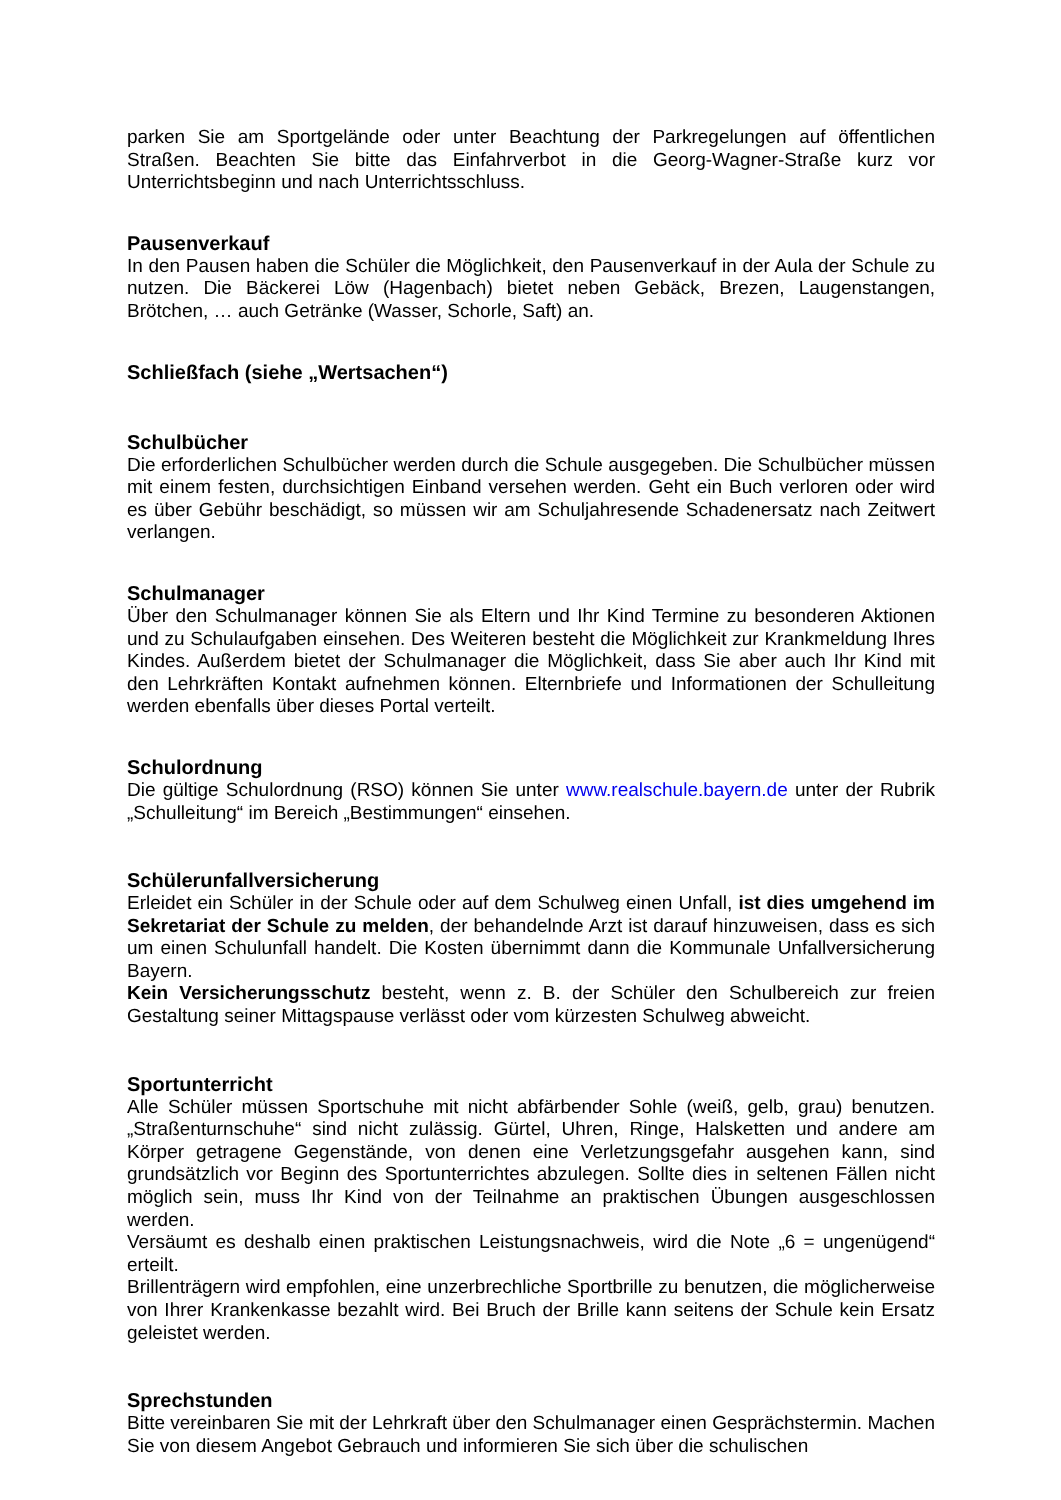parken Sie am Sportgelände oder unter Beachtung der Parkregelungen auf öffentlichen Straßen. Beachten Sie bitte das Einfahrverbot in die Georg-Wagner-Straße kurz vor Unterrichtsbeginn und nach Unterrichtsschluss.
Pausenverkauf
In den Pausen haben die Schüler die Möglichkeit, den Pausenverkauf in der Aula der Schule zu nutzen. Die Bäckerei Löw (Hagenbach) bietet neben Gebäck, Brezen, Laugenstangen, Brötchen, … auch Getränke (Wasser, Schorle, Saft) an.
Schließfach (siehe „Wertsachen“)
Schulbücher
Die erforderlichen Schulbücher werden durch die Schule ausgegeben. Die Schulbücher müssen mit einem festen, durchsichtigen Einband versehen werden. Geht ein Buch verloren oder wird es über Gebühr beschädigt, so müssen wir am Schuljahresende Schadenersatz nach Zeitwert verlangen.
Schulmanager
Über den Schulmanager können Sie als Eltern und Ihr Kind Termine zu besonderen Aktionen und zu Schulaufgaben einsehen. Des Weiteren besteht die Möglichkeit zur Krankmeldung Ihres Kindes. Außerdem bietet der Schulmanager die Möglichkeit, dass Sie aber auch Ihr Kind mit den Lehrkräften Kontakt aufnehmen können. Elternbriefe und Informationen der Schulleitung werden ebenfalls über dieses Portal verteilt.
Schulordnung
Die gültige Schulordnung (RSO) können Sie unter www.realschule.bayern.de unter der Rubrik „Schulleitung“ im Bereich „Bestimmungen“ einsehen.
Schülerunfallversicherung
Erleidet ein Schüler in der Schule oder auf dem Schulweg einen Unfall, ist dies umgehend im Sekretariat der Schule zu melden, der behandelnde Arzt ist darauf hinzuweisen, dass es sich um einen Schulunfall handelt. Die Kosten übernimmt dann die Kommunale Unfallversicherung Bayern.
Kein Versicherungsschutz besteht, wenn z. B. der Schüler den Schulbereich zur freien Gestaltung seiner Mittagspause verlässt oder vom kürzesten Schulweg abweicht.
Sportunterricht
Alle Schüler müssen Sportschuhe mit nicht abfärbender Sohle (weiß, gelb, grau) benutzen. „Straßenturnschuhe“ sind nicht zulässig. Gürtel, Uhren, Ringe, Halsketten und andere am Körper getragene Gegenstände, von denen eine Verletzungsgefahr ausgehen kann, sind grundsätzlich vor Beginn des Sportunterrichtes abzulegen. Sollte dies in seltenen Fällen nicht möglich sein, muss Ihr Kind von der Teilnahme an praktischen Übungen ausgeschlossen werden.
Versäumt es deshalb einen praktischen Leistungsnachweis, wird die Note „6 = ungenügend“ erteilt.
Brillenträgern wird empfohlen, eine unzerbrechliche Sportbrille zu benutzen, die möglicherweise von Ihrer Krankenkasse bezahlt wird. Bei Bruch der Brille kann seitens der Schule kein Ersatz geleistet werden.
Sprechstunden
Bitte vereinbaren Sie mit der Lehrkraft über den Schulmanager einen Gesprächstermin. Machen Sie von diesem Angebot Gebrauch und informieren Sie sich über die schulischen